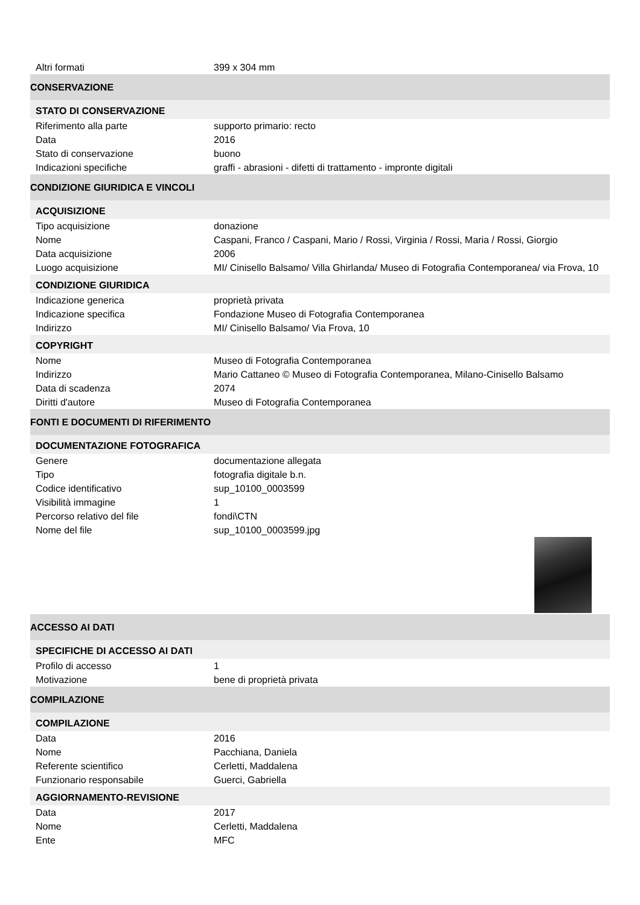| Altri formati | 399 x 304 mm |
| CONSERVAZIONE | |
| STATO DI CONSERVAZIONE | |
| Riferimento alla parte | supporto primario: recto |
| Data | 2016 |
| Stato di conservazione | buono |
| Indicazioni specifiche | graffi - abrasioni - difetti di trattamento - impronte digitali |
| CONDIZIONE GIURIDICA E VINCOLI | |
| ACQUISIZIONE | |
| Tipo acquisizione | donazione |
| Nome | Caspani, Franco / Caspani, Mario / Rossi, Virginia / Rossi, Maria / Rossi, Giorgio |
| Data acquisizione | 2006 |
| Luogo acquisizione | MI/ Cinisello Balsamo/ Villa Ghirlanda/ Museo di Fotografia Contemporanea/ via Frova, 10 |
| CONDIZIONE GIURIDICA | |
| Indicazione generica | proprietà privata |
| Indicazione specifica | Fondazione Museo di Fotografia Contemporanea |
| Indirizzo | MI/ Cinisello Balsamo/ Via Frova, 10 |
| COPYRIGHT | |
| Nome | Museo di Fotografia Contemporanea |
| Indirizzo | Mario Cattaneo © Museo di Fotografia Contemporanea, Milano-Cinisello Balsamo |
| Data di scadenza | 2074 |
| Diritti d'autore | Museo di Fotografia Contemporanea |
| FONTI E DOCUMENTI DI RIFERIMENTO | |
| DOCUMENTAZIONE FOTOGRAFICA | |
| Genere | documentazione allegata |
| Tipo | fotografia digitale b.n. |
| Codice identificativo | sup_10100_0003599 |
| Visibilità immagine | 1 |
| Percorso relativo del file | fondi\CTN |
| Nome del file | sup_10100_0003599.jpg |
| ACCESSO AI DATI | |
| SPECIFICHE DI ACCESSO AI DATI | |
| Profilo di accesso | 1 |
| Motivazione | bene di proprietà privata |
| COMPILAZIONE | |
| COMPILAZIONE | |
| Data | 2016 |
| Nome | Pacchiana, Daniela |
| Referente scientifico | Cerletti, Maddalena |
| Funzionario responsabile | Guerci, Gabriella |
| AGGIORNAMENTO-REVISIONE | |
| Data | 2017 |
| Nome | Cerletti, Maddalena |
| Ente | MFC |